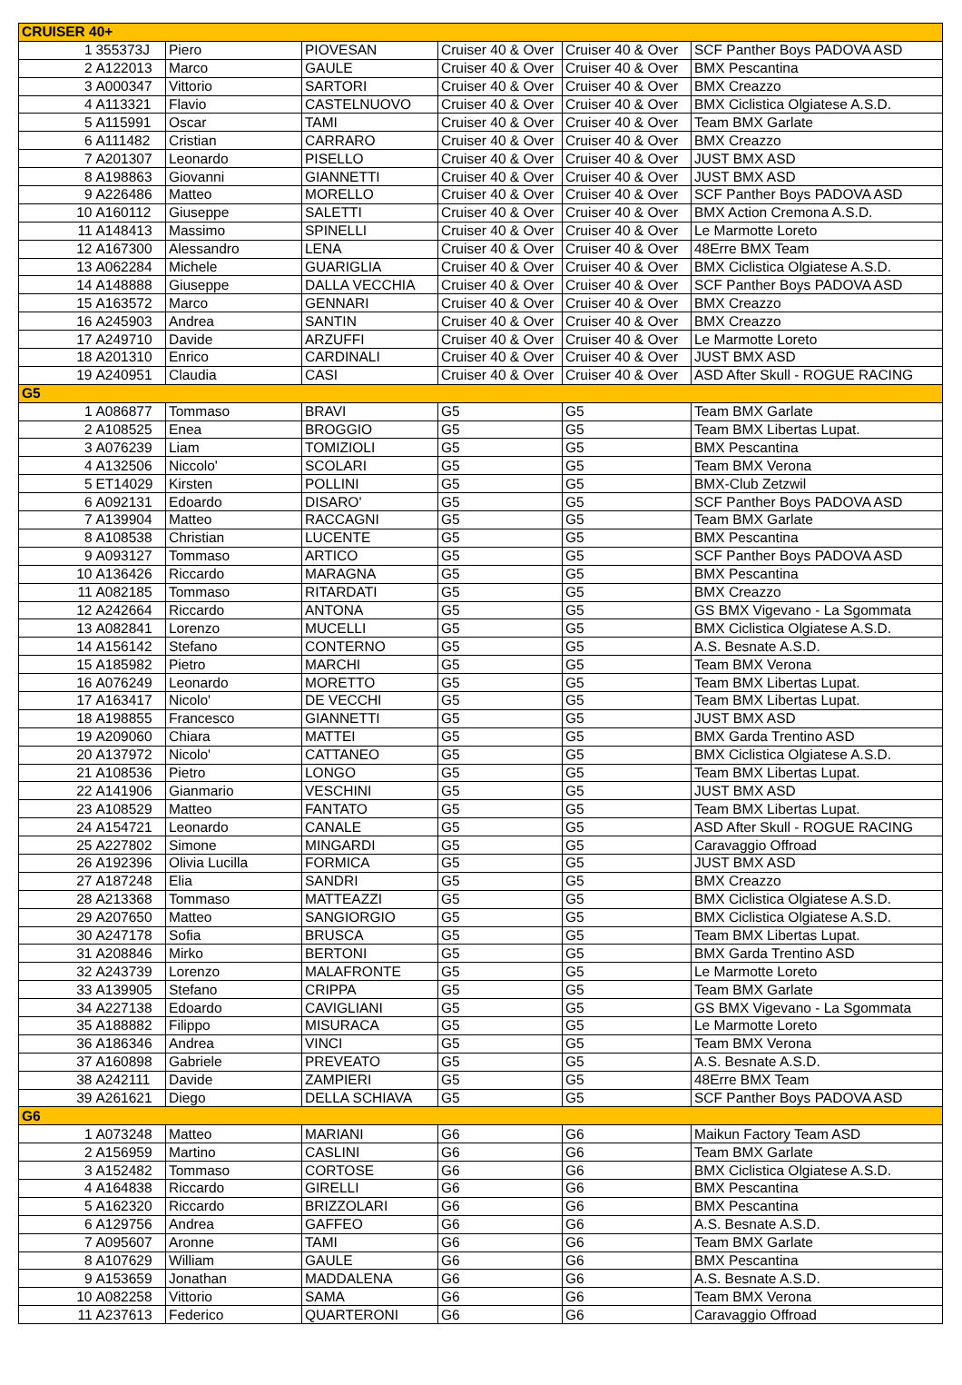| CRUISER 40+ | | | | | | |
| --- | --- | --- | --- | --- | --- | --- |
| 1 | 355373J | Piero | PIOVESAN | Cruiser 40 & Over | Cruiser 40 & Over | SCF Panther Boys PADOVA ASD |
| 2 | A122013 | Marco | GAULE | Cruiser 40 & Over | Cruiser 40 & Over | BMX Pescantina |
| 3 | A000347 | Vittorio | SARTORI | Cruiser 40 & Over | Cruiser 40 & Over | BMX Creazzo |
| 4 | A113321 | Flavio | CASTELNUOVO | Cruiser 40 & Over | Cruiser 40 & Over | BMX Ciclistica Olgiatese A.S.D. |
| 5 | A115991 | Oscar | TAMI | Cruiser 40 & Over | Cruiser 40 & Over | Team BMX Garlate |
| 6 | A111482 | Cristian | CARRARO | Cruiser 40 & Over | Cruiser 40 & Over | BMX Creazzo |
| 7 | A201307 | Leonardo | PISELLO | Cruiser 40 & Over | Cruiser 40 & Over | JUST BMX ASD |
| 8 | A198863 | Giovanni | GIANNETTI | Cruiser 40 & Over | Cruiser 40 & Over | JUST BMX ASD |
| 9 | A226486 | Matteo | MORELLO | Cruiser 40 & Over | Cruiser 40 & Over | SCF Panther Boys PADOVA ASD |
| 10 | A160112 | Giuseppe | SALETTI | Cruiser 40 & Over | Cruiser 40 & Over | BMX Action Cremona A.S.D. |
| 11 | A148413 | Massimo | SPINELLI | Cruiser 40 & Over | Cruiser 40 & Over | Le Marmotte Loreto |
| 12 | A167300 | Alessandro | LENA | Cruiser 40 & Over | Cruiser 40 & Over | 48Erre BMX Team |
| 13 | A062284 | Michele | GUARIGLIA | Cruiser 40 & Over | Cruiser 40 & Over | BMX Ciclistica Olgiatese A.S.D. |
| 14 | A148888 | Giuseppe | DALLA VECCHIA | Cruiser 40 & Over | Cruiser 40 & Over | SCF Panther Boys PADOVA ASD |
| 15 | A163572 | Marco | GENNARI | Cruiser 40 & Over | Cruiser 40 & Over | BMX Creazzo |
| 16 | A245903 | Andrea | SANTIN | Cruiser 40 & Over | Cruiser 40 & Over | BMX Creazzo |
| 17 | A249710 | Davide | ARZUFFI | Cruiser 40 & Over | Cruiser 40 & Over | Le Marmotte Loreto |
| 18 | A201310 | Enrico | CARDINALI | Cruiser 40 & Over | Cruiser 40 & Over | JUST BMX ASD |
| 19 | A240951 | Claudia | CASI | Cruiser 40 & Over | Cruiser 40 & Over | ASD After Skull - ROGUE RACING |
| G5 | | | | | | |
| 1 | A086877 | Tommaso | BRAVI | G5 | G5 | Team BMX Garlate |
| 2 | A108525 | Enea | BROGGIO | G5 | G5 | Team BMX Libertas Lupat. |
| 3 | A076239 | Liam | TOMIZIOLI | G5 | G5 | BMX Pescantina |
| 4 | A132506 | Niccolo' | SCOLARI | G5 | G5 | Team BMX Verona |
| 5 | ET14029 | Kirsten | POLLINI | G5 | G5 | BMX-Club Zetzwil |
| 6 | A092131 | Edoardo | DISARO' | G5 | G5 | SCF Panther Boys PADOVA ASD |
| 7 | A139904 | Matteo | RACCAGNI | G5 | G5 | Team BMX Garlate |
| 8 | A108538 | Christian | LUCENTE | G5 | G5 | BMX Pescantina |
| 9 | A093127 | Tommaso | ARTICO | G5 | G5 | SCF Panther Boys PADOVA ASD |
| 10 | A136426 | Riccardo | MARAGNA | G5 | G5 | BMX Pescantina |
| 11 | A082185 | Tommaso | RITARDATI | G5 | G5 | BMX Creazzo |
| 12 | A242664 | Riccardo | ANTONA | G5 | G5 | GS BMX Vigevano - La Sgommata |
| 13 | A082841 | Lorenzo | MUCELLI | G5 | G5 | BMX Ciclistica Olgiatese A.S.D. |
| 14 | A156142 | Stefano | CONTERNO | G5 | G5 | A.S. Besnate A.S.D. |
| 15 | A185982 | Pietro | MARCHI | G5 | G5 | Team BMX Verona |
| 16 | A076249 | Leonardo | MORETTO | G5 | G5 | Team BMX Libertas Lupat. |
| 17 | A163417 | Nicolo' | DE VECCHI | G5 | G5 | Team BMX Libertas Lupat. |
| 18 | A198855 | Francesco | GIANNETTI | G5 | G5 | JUST BMX ASD |
| 19 | A209060 | Chiara | MATTEI | G5 | G5 | BMX Garda Trentino ASD |
| 20 | A137972 | Nicolo' | CATTANEO | G5 | G5 | BMX Ciclistica Olgiatese A.S.D. |
| 21 | A108536 | Pietro | LONGO | G5 | G5 | Team BMX Libertas Lupat. |
| 22 | A141906 | Gianmario | VESCHINI | G5 | G5 | JUST BMX ASD |
| 23 | A108529 | Matteo | FANTATO | G5 | G5 | Team BMX Libertas Lupat. |
| 24 | A154721 | Leonardo | CANALE | G5 | G5 | ASD After Skull - ROGUE RACING |
| 25 | A227802 | Simone | MINGARDI | G5 | G5 | Caravaggio Offroad |
| 26 | A192396 | Olivia Lucilla | FORMICA | G5 | G5 | JUST BMX ASD |
| 27 | A187248 | Elia | SANDRI | G5 | G5 | BMX Creazzo |
| 28 | A213368 | Tommaso | MATTEAZZI | G5 | G5 | BMX Ciclistica Olgiatese A.S.D. |
| 29 | A207650 | Matteo | SANGIORGIO | G5 | G5 | BMX Ciclistica Olgiatese A.S.D. |
| 30 | A247178 | Sofia | BRUSCA | G5 | G5 | Team BMX Libertas Lupat. |
| 31 | A208846 | Mirko | BERTONI | G5 | G5 | BMX Garda Trentino ASD |
| 32 | A243739 | Lorenzo | MALAFRONTE | G5 | G5 | Le Marmotte Loreto |
| 33 | A139905 | Stefano | CRIPPA | G5 | G5 | Team BMX Garlate |
| 34 | A227138 | Edoardo | CAVIGLIANI | G5 | G5 | GS BMX Vigevano - La Sgommata |
| 35 | A188882 | Filippo | MISURACA | G5 | G5 | Le Marmotte Loreto |
| 36 | A186346 | Andrea | VINCI | G5 | G5 | Team BMX Verona |
| 37 | A160898 | Gabriele | PREVEATO | G5 | G5 | A.S. Besnate A.S.D. |
| 38 | A242111 | Davide | ZAMPIERI | G5 | G5 | 48Erre BMX Team |
| 39 | A261621 | Diego | DELLA SCHIAVA | G5 | G5 | SCF Panther Boys PADOVA ASD |
| G6 | | | | | | |
| 1 | A073248 | Matteo | MARIANI | G6 | G6 | Maikun Factory Team ASD |
| 2 | A156959 | Martino | CASLINI | G6 | G6 | Team BMX Garlate |
| 3 | A152482 | Tommaso | CORTOSE | G6 | G6 | BMX Ciclistica Olgiatese A.S.D. |
| 4 | A164838 | Riccardo | GIRELLI | G6 | G6 | BMX Pescantina |
| 5 | A162320 | Riccardo | BRIZZOLARI | G6 | G6 | BMX Pescantina |
| 6 | A129756 | Andrea | GAFFEO | G6 | G6 | A.S. Besnate A.S.D. |
| 7 | A095607 | Aronne | TAMI | G6 | G6 | Team BMX Garlate |
| 8 | A107629 | William | GAULE | G6 | G6 | BMX Pescantina |
| 9 | A153659 | Jonathan | MADDALENA | G6 | G6 | A.S. Besnate A.S.D. |
| 10 | A082258 | Vittorio | SAMA | G6 | G6 | Team BMX Verona |
| 11 | A237613 | Federico | QUARTERONI | G6 | G6 | Caravaggio Offroad |